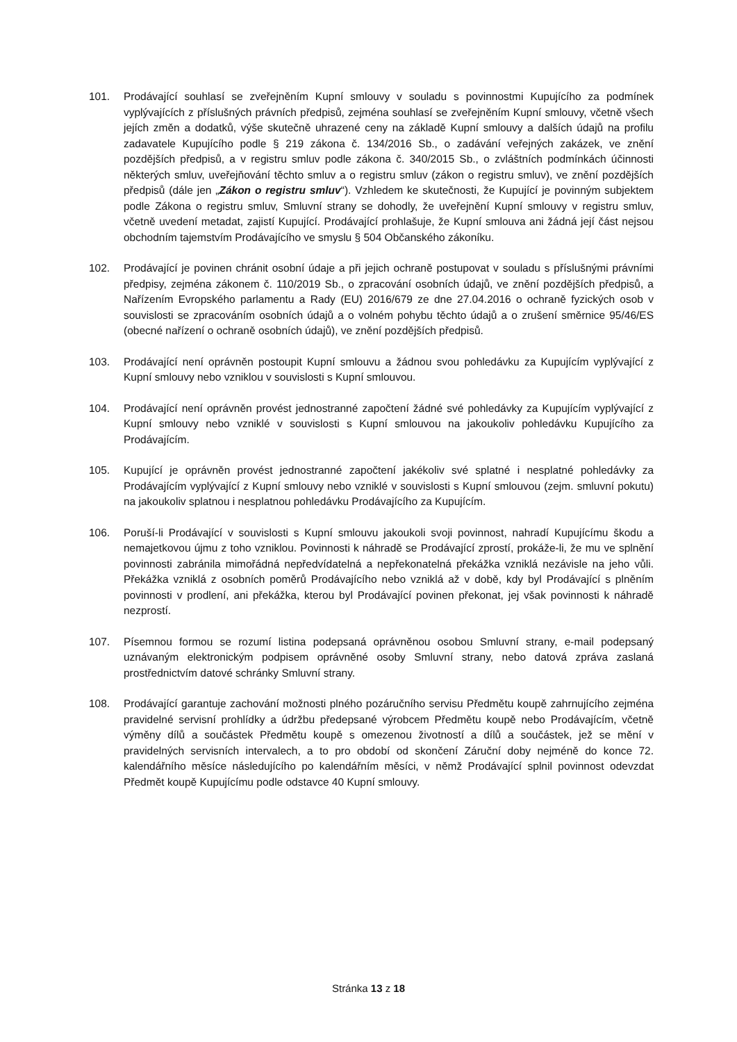101. Prodávající souhlasí se zveřejněním Kupní smlouvy v souladu s povinnostmi Kupujícího za podmínek vyplývajících z příslušných právních předpisů, zejména souhlasí se zveřejněním Kupní smlouvy, včetně všech jejích změn a dodatků, výše skutečně uhrazené ceny na základě Kupní smlouvy a dalších údajů na profilu zadavatele Kupujícího podle § 219 zákona č. 134/2016 Sb., o zadávání veřejných zakázek, ve znění pozdějších předpisů, a v registru smluv podle zákona č. 340/2015 Sb., o zvláštních podmínkách účinnosti některých smluv, uveřejňování těchto smluv a o registru smluv (zákon o registru smluv), ve znění pozdějších předpisů (dále jen „Zákon o registru smluv“). Vzhledem ke skutečnosti, že Kupující je povinným subjektem podle Zákona o registru smluv, Smluvní strany se dohodly, že uveřejnění Kupní smlouvy v registru smluv, včetně uvedení metadat, zajistí Kupující. Prodávající prohlašuje, že Kupní smlouva ani žádná její část nejsou obchodním tajemstvím Prodávajícího ve smyslu § 504 Občanského zákoníku.
102. Prodávající je povinen chránit osobní údaje a při jejich ochraně postupovat v souladu s příslušnými právními předpisy, zejména zákonem č. 110/2019 Sb., o zpracování osobních údajů, ve znění pozdějších předpisů, a Nařízením Evropského parlamentu a Rady (EU) 2016/679 ze dne 27.04.2016 o ochraně fyzických osob v souvislosti se zpracováním osobních údajů a o volném pohybu těchto údajů a o zrušení směrnice 95/46/ES (obecné nařízení o ochraně osobních údajů), ve znění pozdějších předpisů.
103. Prodávající není oprávněn postoupit Kupní smlouvu a žádnou svou pohledávku za Kupujícím vyplývající z Kupní smlouvy nebo vzniklou v souvislosti s Kupní smlouvou.
104. Prodávající není oprávněn provést jednostranné započtení žádné své pohledávky za Kupujícím vyplývající z Kupní smlouvy nebo vzniklé v souvislosti s Kupní smlouvou na jakoukoliv pohledávku Kupujícího za Prodávajícím.
105. Kupující je oprávněn provést jednostranné započtení jakékoliv své splatné i nesplatné pohledávky za Prodávajícím vyplývající z Kupní smlouvy nebo vzniklé v souvislosti s Kupní smlouvou (zejm. smluvní pokutu) na jakoukoliv splatnou i nesplatnou pohledávku Prodávajícího za Kupujícím.
106. Poruší-li Prodávající v souvislosti s Kupní smlouvu jakoukoli svoji povinnost, nahradí Kupujícímu škodu a nemajetkovou újmu z toho vzniklou. Povinnosti k náhradě se Prodávající zprostí, prokáže-li, že mu ve splnění povinnosti zabránila mimořádná nepředvídatelná a nepřekonatelná překážka vzniklá nezávisle na jeho vůli. Překážka vzniklá z osobních poměrů Prodávajícího nebo vzniklá až v době, kdy byl Prodávající s plněním povinnosti v prodlení, ani překážka, kterou byl Prodávající povinen překonat, jej však povinnosti k náhradě nezprostí.
107. Písemnou formou se rozumí listina podepsaná oprávněnou osobou Smluvní strany, e-mail podepsaný uznávaným elektronickým podpisem oprávněné osoby Smluvní strany, nebo datová zpráva zaslaná prostřednictvím datové schránky Smluvní strany.
108. Prodávající garantuje zachování možnosti plného pozáručního servisu Předmětu koupě zahrnujícího zejména pravidelné servisní prohlídky a údržbu předepsané výrobcem Předmětu koupě nebo Prodávajícím, včetně výměny dílů a součástek Předmětu koupě s omezenou životností a dílů a součástek, jež se mění v pravidelných servisních intervalech, a to pro období od skončení Záruční doby nejméně do konce 72. kalendářního měsíce následujícího po kalendářním měsíci, v němž Prodávající splnil povinnost odevzdat Předmět koupě Kupujícímu podle odstavce 40 Kupní smlouvy.
Stránka 13 z 18